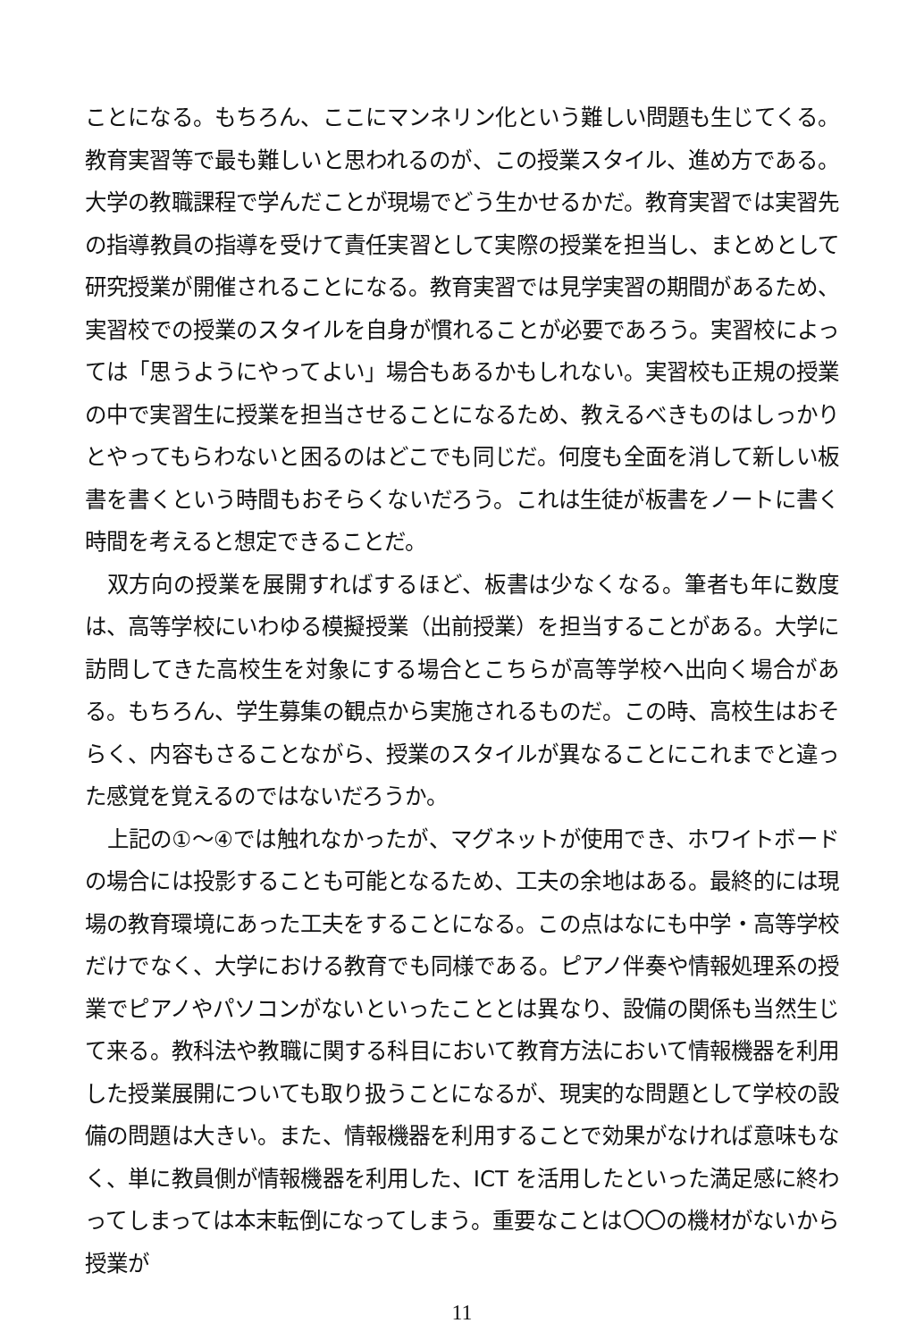ことになる。もちろん、ここにマンネリン化という難しい問題も生じてくる。教育実習等で最も難しいと思われるのが、この授業スタイル、進め方である。大学の教職課程で学んだことが現場でどう生かせるかだ。教育実習では実習先の指導教員の指導を受けて責任実習として実際の授業を担当し、まとめとして研究授業が開催されることになる。教育実習では見学実習の期間があるため、実習校での授業のスタイルを自身が慣れることが必要であろう。実習校によっては「思うようにやってよい」場合もあるかもしれない。実習校も正規の授業の中で実習生に授業を担当させることになるため、教えるべきものはしっかりとやってもらわないと困るのはどこでも同じだ。何度も全面を消して新しい板書を書くという時間もおそらくないだろう。これは生徒が板書をノートに書く時間を考えると想定できることだ。
双方向の授業を展開すればするほど、板書は少なくなる。筆者も年に数度は、高等学校にいわゆる模擬授業（出前授業）を担当することがある。大学に訪問してきた高校生を対象にする場合とこちらが高等学校へ出向く場合がある。もちろん、学生募集の観点から実施されるものだ。この時、高校生はおそらく、内容もさることながら、授業のスタイルが異なることにこれまでと違った感覚を覚えるのではないだろうか。
上記の①～④では触れなかったが、マグネットが使用でき、ホワイトボードの場合には投影することも可能となるため、工夫の余地はある。最終的には現場の教育環境にあった工夫をすることになる。この点はなにも中学・高等学校だけでなく、大学における教育でも同様である。ピアノ伴奏や情報処理系の授業でピアノやパソコンがないといったこととは異なり、設備の関係も当然生じて来る。教科法や教職に関する科目において教育方法において情報機器を利用した授業展開についても取り扱うことになるが、現実的な問題として学校の設備の問題は大きい。また、情報機器を利用することで効果がなければ意味もなく、単に教員側が情報機器を利用した、ICT を活用したといった満足感に終わってしまっては本末転倒になってしまう。重要なことは〇〇の機材がないから授業が
11